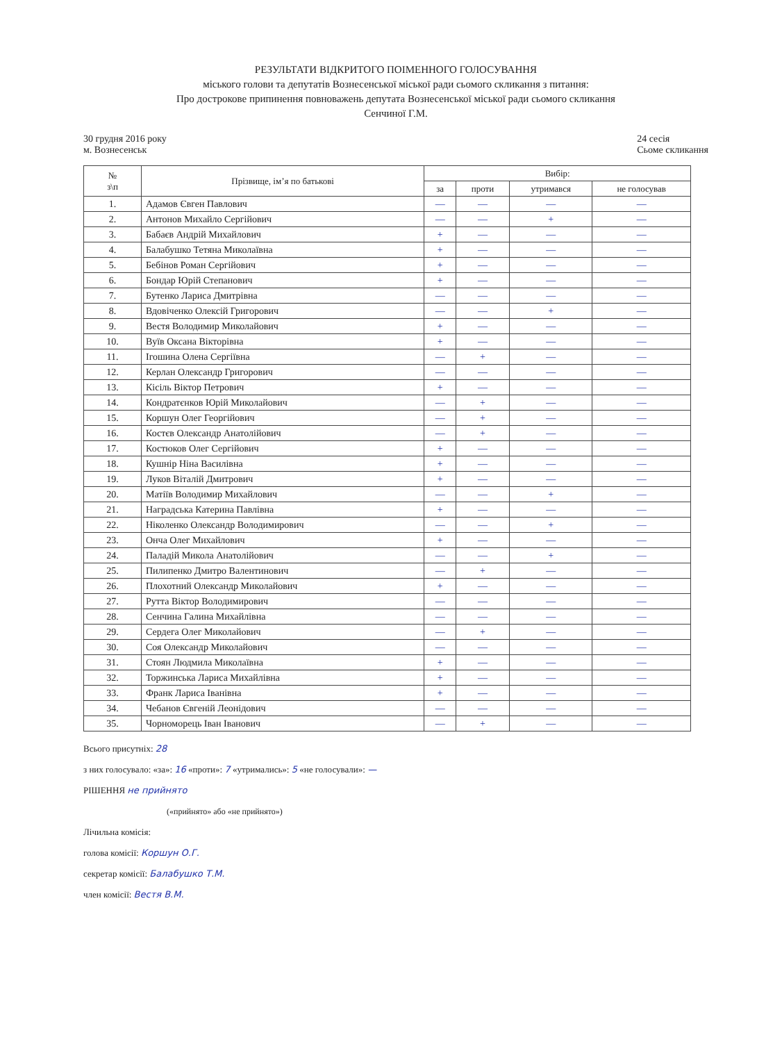РЕЗУЛЬТАТИ ВІДКРИТОГО ПОІМЕННОГО ГОЛОСУВАННЯ
міського голови та депутатів Вознесенської міської ради сьомого скликання з питання:
Про дострокове припинення повноважень депутата Вознесенської міської ради сьомого скликання
Сенчиної Г.М.
30 грудня 2016 року
м. Вознесенськ
24 сесія
Сьоме скликання
| № з\п | Прізвище, ім’я по батькові | Вибір: | | | |
| --- | --- | --- | --- | --- | --- |
| | | за | проти | утримався | не голосував |
| 1. | Адамов Євген Павлович | — | — | — | — |
| 2. | Антонов Михайло Сергійович | — | — | + | — |
| 3. | Бабаєв Андрій Михайлович | + | — | — | — |
| 4. | Балабушко Тетяна Миколаївна | + | — | — | — |
| 5. | Бебінов Роман Сергійович | + | — | — | — |
| 6. | Бондар Юрій Степанович | + | — | — | — |
| 7. | Бутенко Лариса Дмитрівна | — | — | — | — |
| 8. | Вдовіченко Олексій Григорович | — | — | + | — |
| 9. | Вестя Володимир Миколайович | + | — | — | — |
| 10. | Вуїв Оксана Вікторівна | + | — | — | — |
| 11. | Ігошина Олена Сергіївна | — | + | — | — |
| 12. | Керлан Олександр Григорович | — | — | — | — |
| 13. | Кісіль Віктор Петрович | + | — | — | — |
| 14. | Кондратєнков Юрій Миколайович | — | + | — | — |
| 15. | Коршун Олег Георгійович | — | + | — | — |
| 16. | Костєв Олександр Анатолійович | — | + | — | — |
| 17. | Костюков Олег Сергійович | + | — | — | — |
| 18. | Кушнір Ніна Василівна | + | — | — | — |
| 19. | Луков Віталій Дмитрович | + | — | — | — |
| 20. | Матіїв Володимир Михайлович | — | — | + | — |
| 21. | Наградська Катерина Павлівна | + | — | — | — |
| 22. | Ніколенко Олександр Володимирович | — | — | + | — |
| 23. | Онча Олег Михайлович | + | — | — | — |
| 24. | Паладій Микола Анатолійович | — | — | + | — |
| 25. | Пилипенко Дмитро Валентинович | — | + | — | — |
| 26. | Плохотний Олександр Миколайович | + | — | — | — |
| 27. | Рутта Віктор Володимирович | — | — | — | — |
| 28. | Сенчина Галина Михайлівна | — | — | — | — |
| 29. | Сердега Олег Миколайович | — | + | — | — |
| 30. | Соя Олександр Миколайович | — | — | — | — |
| 31. | Стоян Людмила Миколаївна | + | — | — | — |
| 32. | Торжинська Лариса Михайлівна | + | — | — | — |
| 33. | Франк Лариса Іванівна | + | — | — | — |
| 34. | Чебанов Євгеній Леонідович | — | — | — | — |
| 35. | Чорноморець Іван Іванович | — | + | — | — |
Всього присутніх: 28
з них голосувало: «за»: 16 «проти»: 7 «утримались»: 5 «не голосували»: —
РІШЕННЯ не прийнято
(«прийнято» або «не прийнято»)
Лічильна комісія:
голова комісії: Коршун О.Г.
секретар комісії: Балабушко Т.М.
член комісії: Вестя В.М.